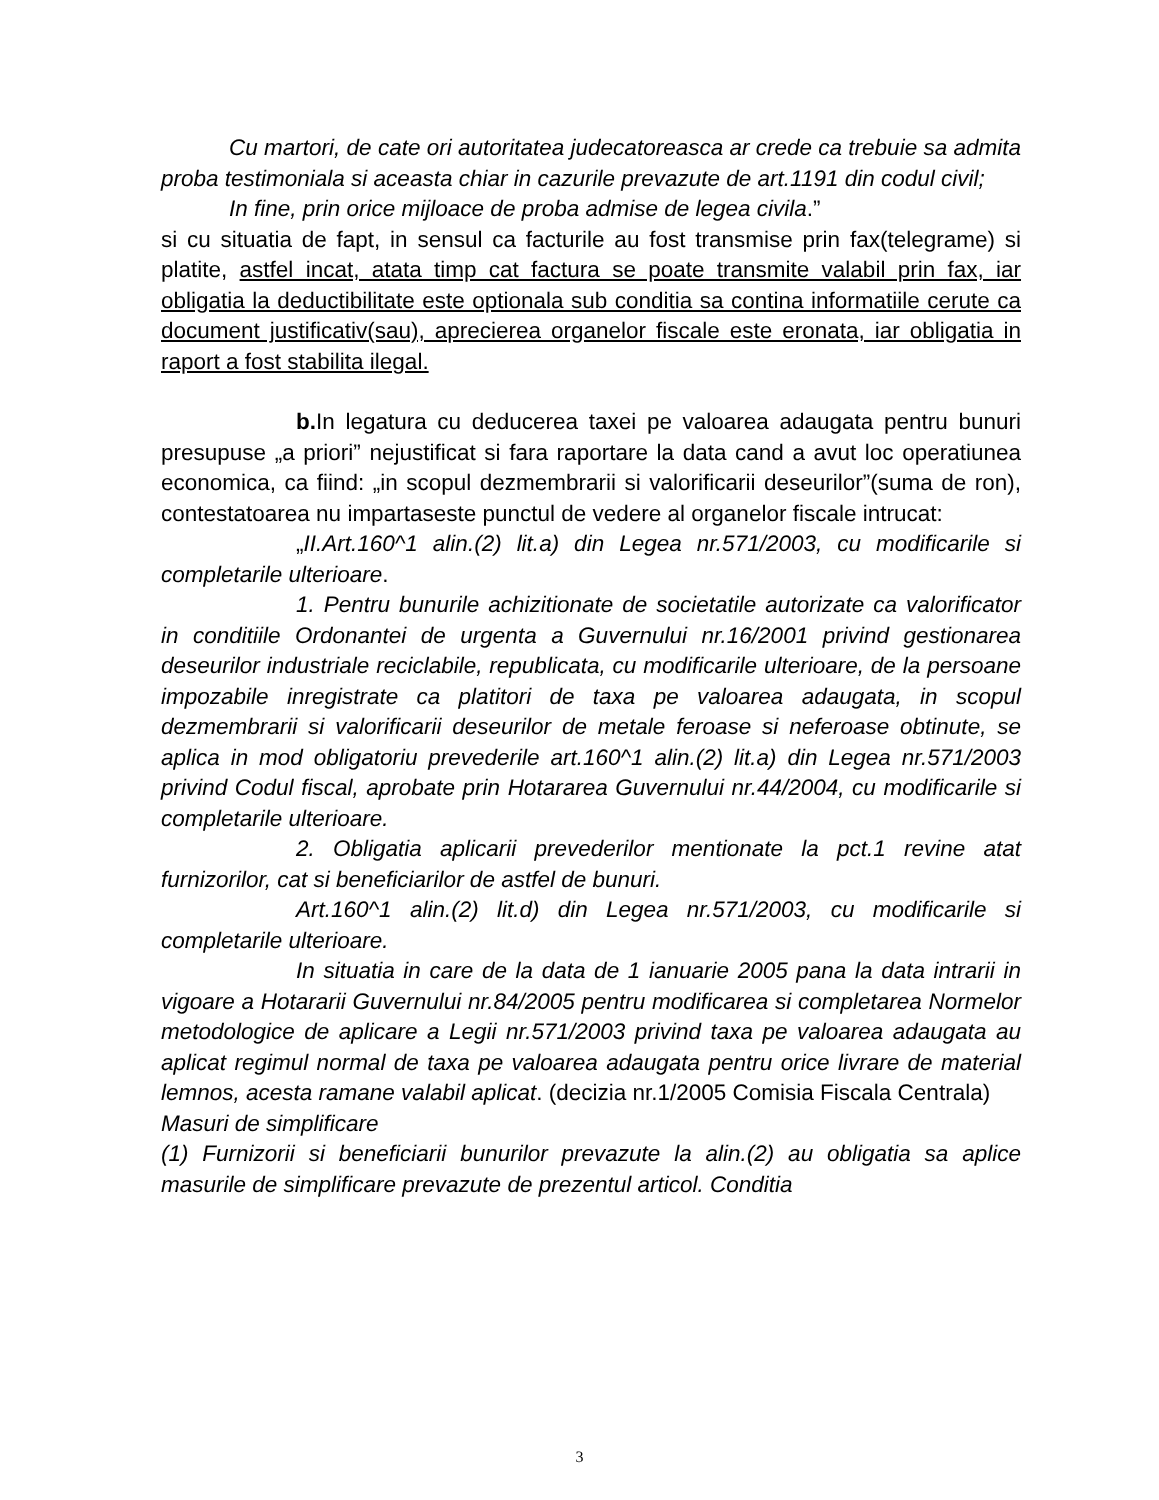Cu martori, de cate ori autoritatea judecatoreasca ar crede ca trebuie sa admita proba testimoniala si aceasta chiar in cazurile prevazute de art.1191 din codul civil;
In fine, prin orice mijloace de proba admise de legea civila.”
si cu situatia de fapt, in sensul ca facturile au fost transmise prin fax(telegrame) si platite, astfel incat, atata timp cat factura se poate transmite valabil prin fax, iar obligatia la deductibilitate este optionala sub conditia sa contina informatiile cerute ca document justificativ(sau), aprecierea organelor fiscale este eronata, iar obligatia in raport a fost stabilita ilegal.
b. In legatura cu deducerea taxei pe valoarea adaugata pentru bunuri presupuse „a priori” nejustificat si fara raportare la data cand a avut loc operatiunea economica, ca fiind: „in scopul dezmembrarii si valorificarii deseurilor”(suma de ron), contestatoarea nu impartaseste punctul de vedere al organelor fiscale intrucat:
„II.Art.160^1 alin.(2) lit.a) din Legea nr.571/2003, cu modificarile si completarile ulterioare.
1. Pentru bunurile achizitionate de societatile autorizate ca valorificator in conditiile Ordonantei de urgenta a Guvernului nr.16/2001 privind gestionarea deseurilor industriale reciclabile, republicata, cu modificarile ulterioare, de la persoane impozabile inregistrate ca platitori de taxa pe valoarea adaugata, in scopul dezmembrarii si valorificarii deseurilor de metale feroase si neferoase obtinute, se aplica in mod obligatoriu prevederile art.160^1 alin.(2) lit.a) din Legea nr.571/2003 privind Codul fiscal, aprobate prin Hotararea Guvernului nr.44/2004, cu modificarile si completarile ulterioare.
2. Obligatia aplicarii prevederilor mentionate la pct.1 revine atat furnizorilor, cat si beneficiarilor de astfel de bunuri.
Art.160^1 alin.(2) lit.d) din Legea nr.571/2003, cu modificarile si completarile ulterioare.
In situatia in care de la data de 1 ianuarie 2005 pana la data intrarii in vigoare a Hotararii Guvernului nr.84/2005 pentru modificarea si completarea Normelor metodologice de aplicare a Legii nr.571/2003 privind taxa pe valoarea adaugata au aplicat regimul normal de taxa pe valoarea adaugata pentru orice livrare de material lemnos, acesta ramane valabil aplicat. (decizia nr.1/2005 Comisia Fiscala Centrala)
Masuri de simplificare
(1) Furnizorii si beneficiarii bunurilor prevazute la alin.(2) au obligatia sa aplice masurile de simplificare prevazute de prezentul articol. Conditia
3